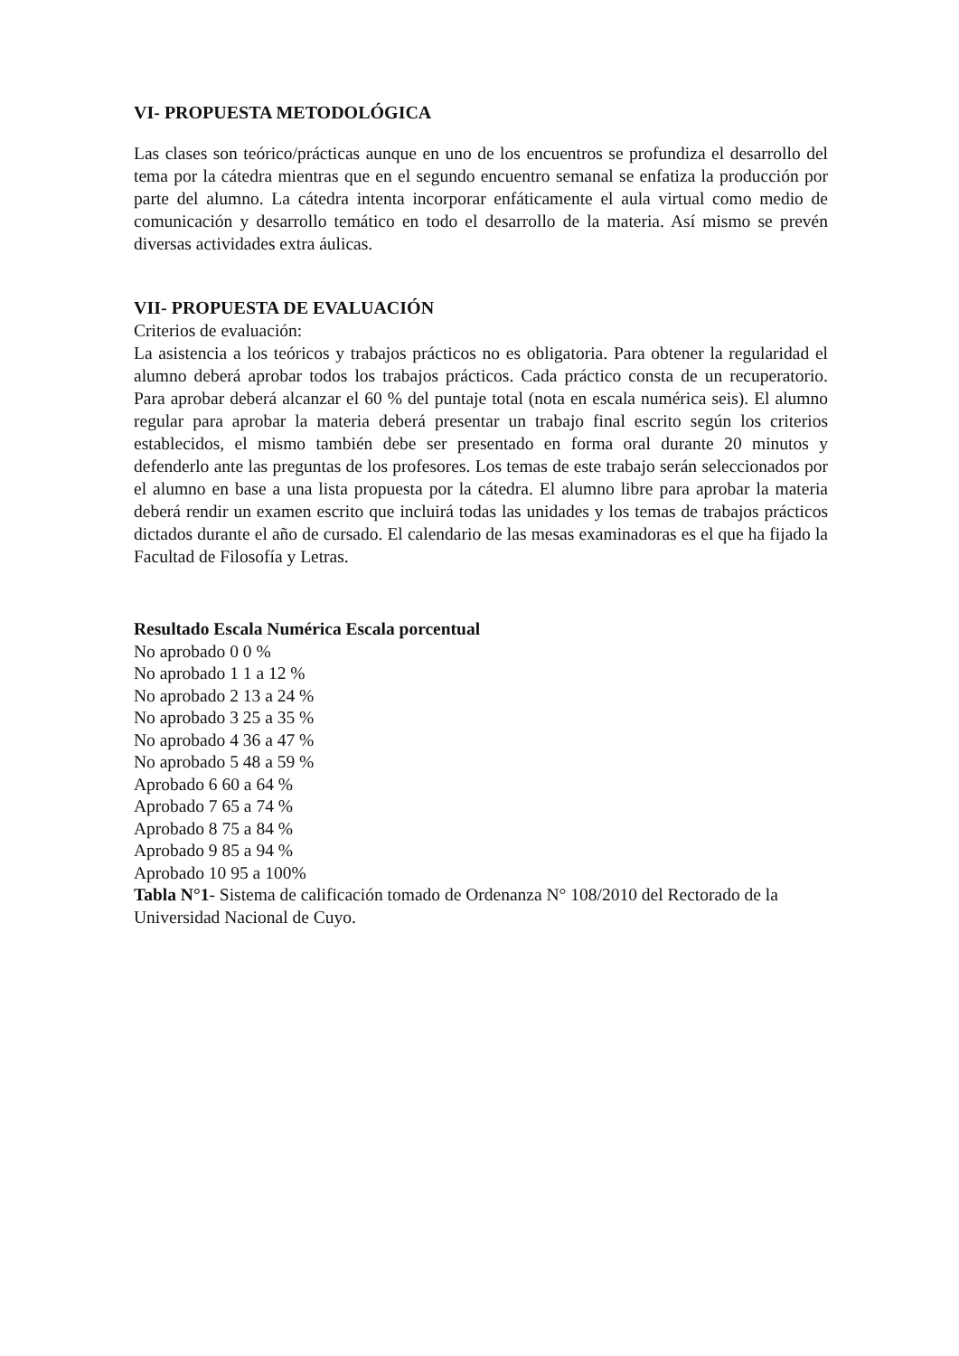VI- PROPUESTA METODOLÓGICA
Las clases son teórico/prácticas aunque en uno de los encuentros se profundiza el desarrollo del tema por la cátedra mientras que en el segundo encuentro semanal se enfatiza la producción por parte del alumno. La cátedra intenta incorporar enfáticamente el aula virtual como medio de comunicación y desarrollo temático en todo el desarrollo de la materia. Así mismo se prevén diversas actividades extra áulicas.
VII- PROPUESTA DE EVALUACIÓN
Criterios de evaluación:
La asistencia a los teóricos y trabajos prácticos no es obligatoria. Para obtener la regularidad el alumno deberá aprobar todos los trabajos prácticos. Cada práctico consta de un recuperatorio. Para aprobar deberá alcanzar el 60 % del puntaje total (nota en escala numérica seis). El alumno regular para aprobar la materia deberá presentar un trabajo final escrito según los criterios establecidos, el mismo también debe ser presentado en forma oral durante 20 minutos y defenderlo ante las preguntas de los profesores. Los temas de este trabajo serán seleccionados por el alumno en base a una lista propuesta por la cátedra. El alumno libre para aprobar la materia deberá rendir un examen escrito que incluirá todas las unidades y los temas de trabajos prácticos dictados durante el año de cursado. El calendario de las mesas examinadoras es el que ha fijado la Facultad de Filosofía y Letras.
Resultado Escala Numérica Escala porcentual
No aprobado 0 0 %
No aprobado 1 1 a 12 %
No aprobado 2 13 a 24 %
No aprobado 3 25 a 35 %
No aprobado 4 36 a 47 %
No aprobado 5 48 a 59 %
Aprobado 6 60 a 64 %
Aprobado 7 65 a 74 %
Aprobado 8 75 a 84 %
Aprobado 9 85 a 94 %
Aprobado 10 95 a 100%
Tabla N°1- Sistema de calificación tomado de Ordenanza N° 108/2010 del Rectorado de la Universidad Nacional de Cuyo.